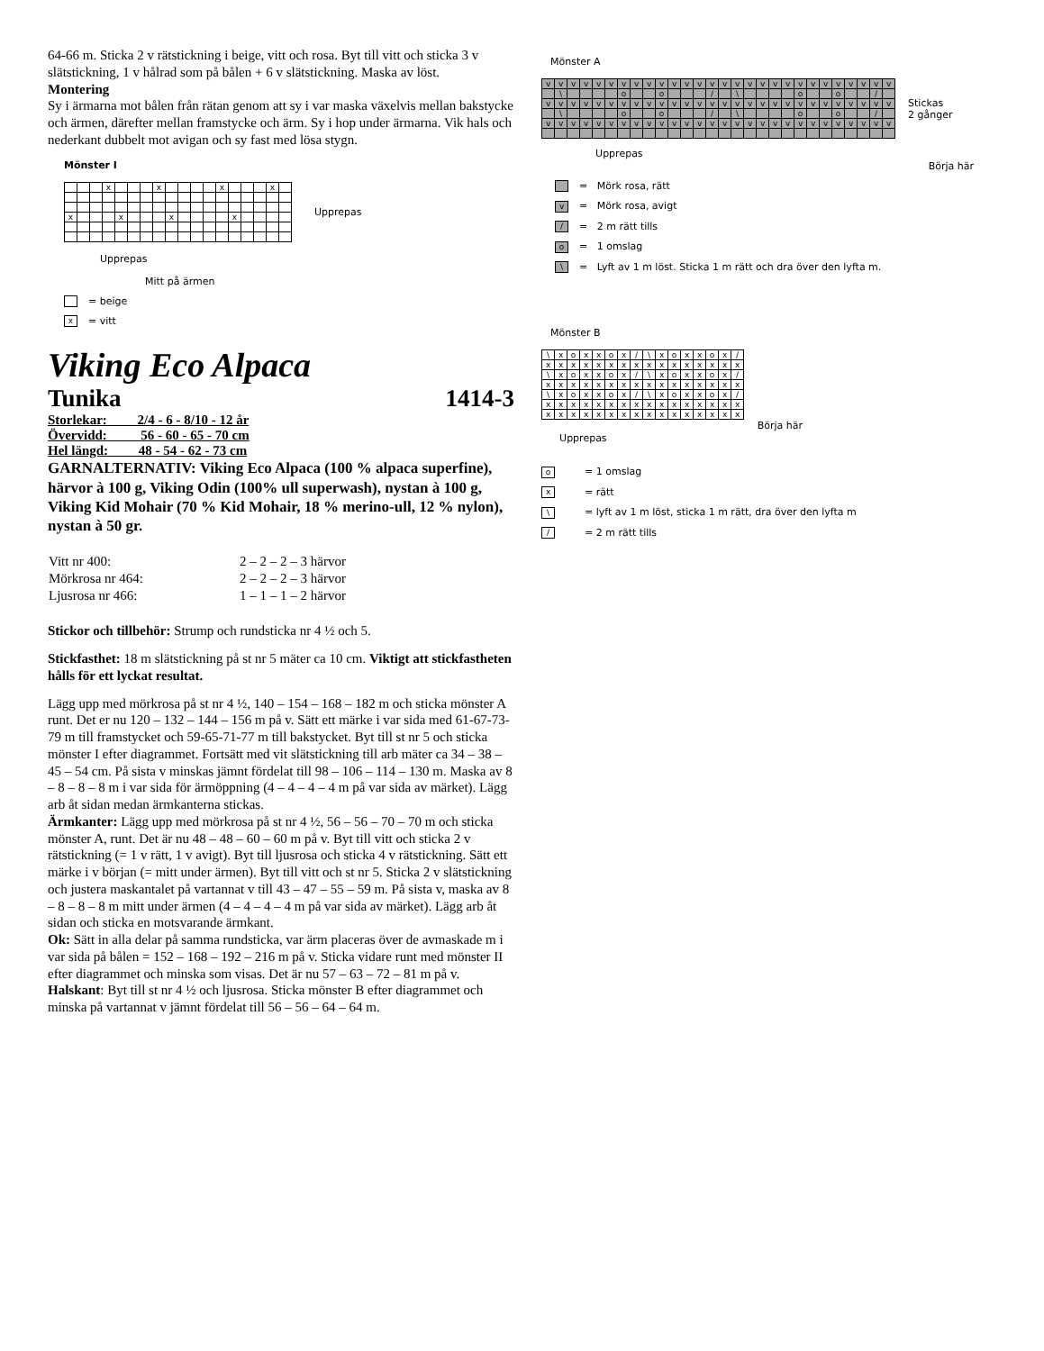64-66 m. Sticka 2 v rätstickning i beige, vitt och rosa. Byt till vitt och sticka 3 v slätstickning, 1 v hålrad som på bålen + 6 v slätstickning. Maska av löst.
Montering
Sy i ärmarna mot bålen från rätan genom att sy i var maska växelvis mellan bakstycke och ärmen, därefter mellan framstycke och ärm. Sy i hop under ärmarna. Vik hals och nederkant dubbelt mot avigan och sy fast med lösa stygn.
Mönster I
| | | | x | | | | x | | | | | x | | | | x | |
| x | | | | x | | | | x | | | | | x | | | | |
Upprepas
Upprepas
Mitt på ärmen
= beige
x = vitt
Viking Eco Alpaca
Tunika 1414-3
Storlekar: 2/4 - 6 - 8/10 - 12 år
Övervidd: 56 - 60 - 65 - 70 cm
Hel längd: 48 - 54 - 62 - 73 cm
GARNALTERNATIV: Viking Eco Alpaca (100 % alpaca superfine), härvor à 100 g, Viking Odin (100% ull superwash), nystan à 100 g, Viking Kid Mohair (70 % Kid Mohair, 18 % merino-ull, 12 % nylon), nystan à 50 gr.
| Vitt nr 400: | 2 – 2 – 2 – 3 härvor |
| Mörkrosa nr 464: | 2 – 2 – 2 – 3 härvor |
| Ljusrosa nr 466: | 1 – 1 – 1 – 2 härvor |
Stickor och tillbehör: Strump och rundsticka nr 4 ½ och 5.
Stickfasthet: 18 m slätstickning på st nr 5 mäter ca 10 cm. Viktigt att stickfastheten hålls för ett lyckat resultat.
Lägg upp med mörkrosa på st nr 4 ½, 140 – 154 – 168 – 182 m och sticka mönster A runt. Det er nu 120 – 132 – 144 – 156 m på v. Sätt ett märke i var sida med 61-67-73-79 m till framstycket och 59-65-71-77 m till bakstycket. Byt till st nr 5 och sticka mönster I efter diagrammet. Fortsätt med vit slätstickning till arb mäter ca 34 – 38 – 45 – 54 cm. På sista v minskas jämnt fördelat till 98 – 106 – 114 – 130 m. Maska av 8 – 8 – 8 – 8 m i var sida för ärmöppning (4 – 4 – 4 – 4 m på var sida av märket). Lägg arb åt sidan medan ärmkanterna stickas.
Ärmkanter: Lägg upp med mörkrosa på st nr 4 ½, 56 – 56 – 70 – 70 m och sticka mönster A, runt. Det är nu 48 – 48 – 60 – 60 m på v. Byt till vitt och sticka 2 v rätstickning (= 1 v rätt, 1 v avigt). Byt till ljusrosa och sticka 4 v rätstickning. Sätt ett märke i v början (= mitt under ärmen). Byt till vitt och st nr 5. Sticka 2 v slätstickning och justera maskantalet på vartannat v till 43 – 47 – 55 – 59 m. På sista v, maska av 8 – 8 – 8 – 8 m mitt under ärmen (4 – 4 – 4 – 4 m på var sida av märket). Lägg arb åt sidan och sticka en motsvarande ärmkant.
Ok: Sätt in alla delar på samma rundsticka, var ärm placeras över de avmaskade m i var sida på bålen = 152 – 168 – 192 – 216 m på v. Sticka vidare runt med mönster II efter diagrammet och minska som visas. Det är nu 57 – 63 – 72 – 81 m på v.
Halskant: Byt till st nr 4 ½ och ljusrosa. Sticka mönster B efter diagrammet och minska på vartannat v jämnt fördelat till 56 – 56 – 64 – 64 m.
Mönster A
| v | v | v | v | v | v | v | v | v | v | v | v | v | v | v | v | v | v | v | v | v | v | v | v | v | v | v | v |
| | \ | | | | | o | | | o | | | | / | | \ | | | | | o | | | o | | | / | |
| v | v | v | v | v | v | v | v | v | v | v | v | v | v | v | v | v | v | v | v | v | v | v | v | v | v | v | v |
| | \ | | | | | o | | | o | | | | / | | \ | | | | | o | | | o | | | / | |
| v | v | v | v | v | v | v | v | v | v | v | v | v | v | v | v | v | v | v | v | v | v | v | v | v | v | v | v |
Stickas
2 gånger
Upprepas Börja här
= Mörk rosa, rätt
v = Mörk rosa, avigt
/ = 2 m rätt tills
o = 1 omslag
\ = Lyft av 1 m löst. Sticka 1 m rätt och dra över den lyfta m.
Mönster B
| \ | x | o | x | x | o | x | / | \ | x | o | x | x | o | x | / |
| x | x | x | x | x | x | x | x | x | x | x | x | x | x | x | x |
| \ | x | o | x | x | o | x | / | \ | x | o | x | x | o | x | / |
| x | x | x | x | x | x | x | x | x | x | x | x | x | x | x | x |
| \ | x | o | x | x | o | x | / | \ | x | o | x | x | o | x | / |
| x | x | x | x | x | x | x | x | x | x | x | x | x | x | x | x |
| x | x | x | x | x | x | x | x | x | x | x | x | x | x | x | x |
Upprepas Börja här
o = 1 omslag
x = rätt
\ = lyft av 1 m löst, sticka 1 m rätt, dra över den lyfta m
/ = 2 m rätt tills